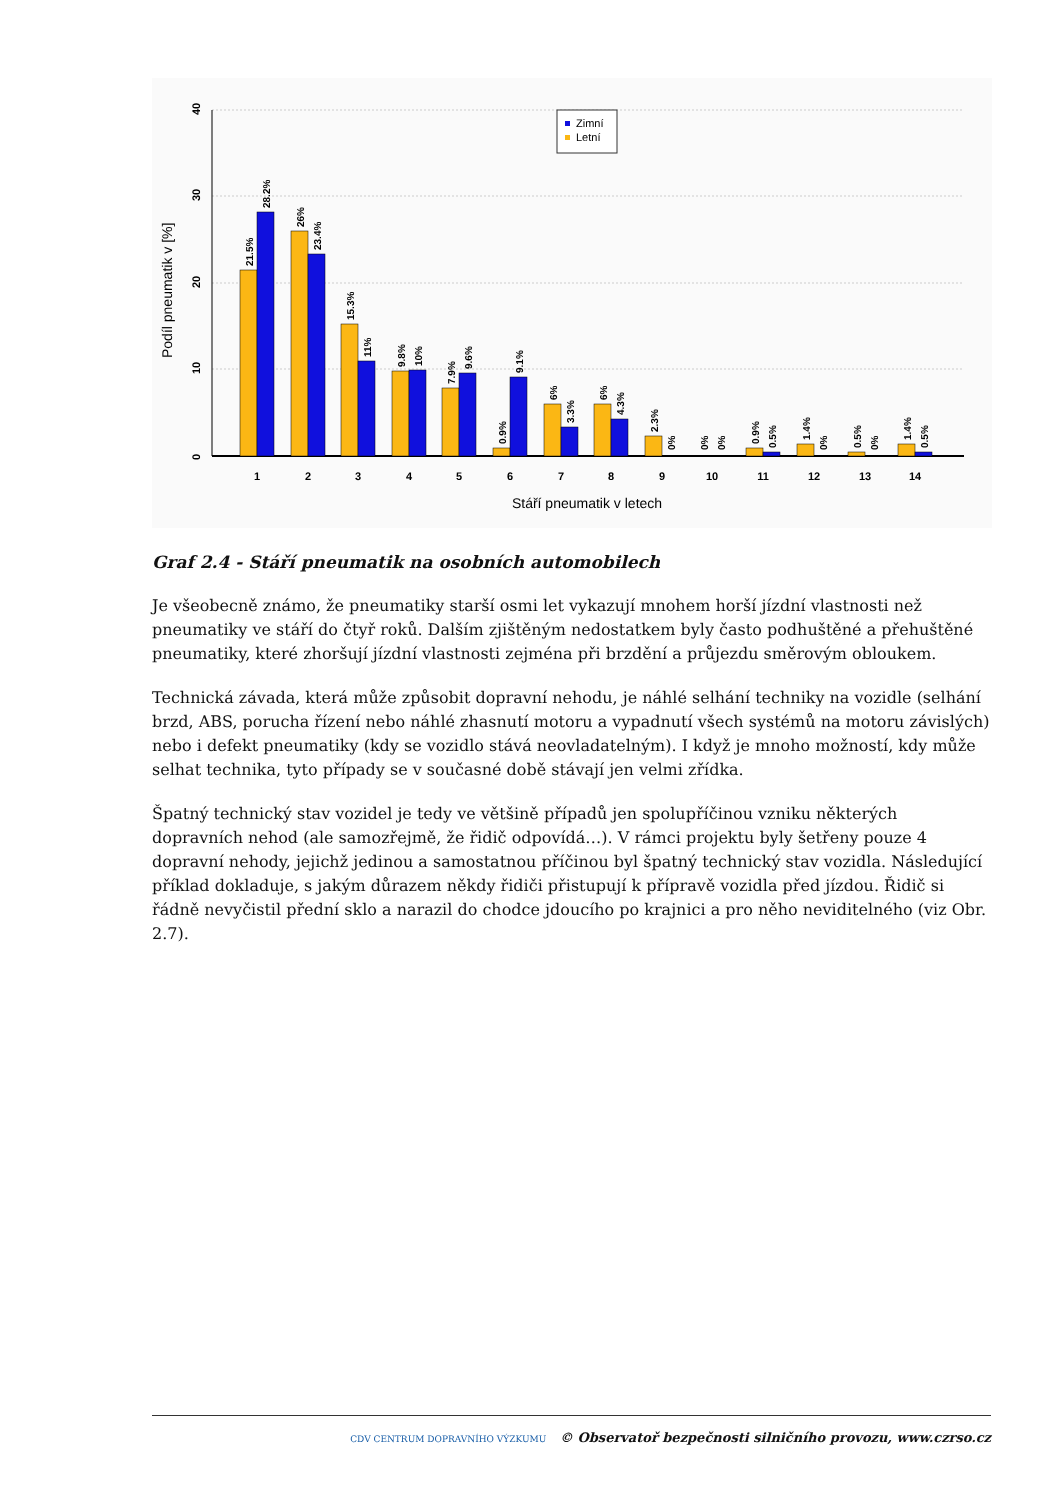0
10
20
30
40
Podíl pneumatik v [%]
21.5%
28.2%
26%
23.4%
15.3%
11%
9.8%
10%
7.9%
9.6%
0.9%
9.1%
6%
3.3%
6%
4.3%
2.3%
0%
0%
0%
0.9%
0.5%
1.4%
0%
0.5%
0%
1.4%
0.5%
1
2
3
4
5
6
7
8
9
10
11
12
13
14
Stáří pneumatik v letech
Zimní
Letní
Graf 2.4 - Stáří pneumatik na osobních automobilech
Je všeobecně známo, že pneumatiky starší osmi let vykazují mnohem horší jízdní vlastnosti než pneumatiky ve stáří do čtyř roků. Dalším zjištěným nedostatkem byly často podhuštěné a přehuštěné pneumatiky, které zhoršují jízdní vlastnosti zejména při brzdění a průjezdu směrovým obloukem.
Technická závada, která může způsobit dopravní nehodu, je náhlé selhání techniky na vozidle (selhání brzd, ABS, porucha řízení nebo náhlé zhasnutí motoru a vypadnutí všech systémů na motoru závislých) nebo i defekt pneumatiky (kdy se vozidlo stává neovladatelným). I když je mnoho možností, kdy může selhat technika, tyto případy se v současné době stávají jen velmi zřídka.
Špatný technický stav vozidel je tedy ve většině případů jen spolupříčinou vzniku některých dopravních nehod (ale samozřejmě, že řidič odpovídá…). V rámci projektu byly šetřeny pouze 4 dopravní nehody, jejichž jedinou a samostatnou příčinou byl špatný technický stav vozidla. Následující příklad dokladuje, s jakým důrazem někdy řidiči přistupují k přípravě vozidla před jízdou. Řidič si řádně nevyčistil přední sklo a narazil do chodce jdoucího po krajnici a pro něho neviditelného (viz Obr. 2.7).
CDV CENTRUM DOPRAVNÍHO VÝZKUMU © Observatoř bezpečnosti silničního provozu, www.czrso.cz